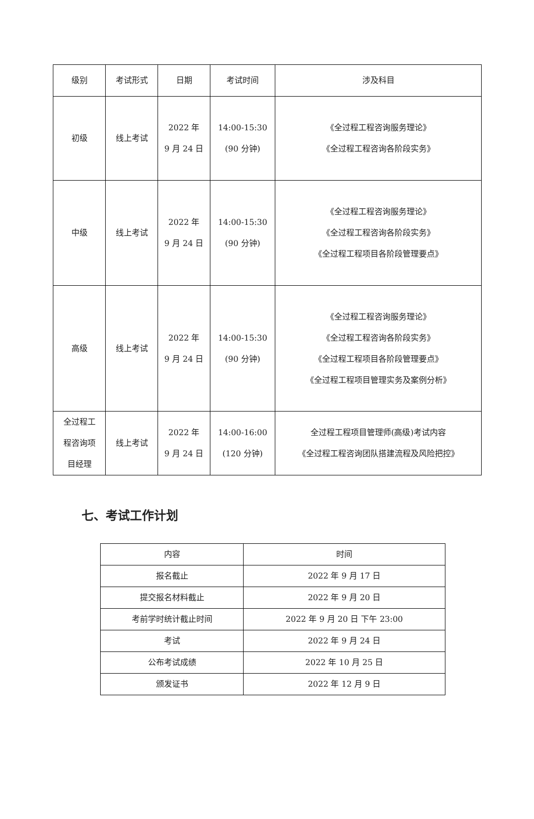| 级别 | 考试形式 | 日期 | 考试时间 | 涉及科目 |
| --- | --- | --- | --- | --- |
| 初级 | 线上考试 | 2022 年 9 月 24 日 | 14:00-15:30 (90 分钟) | 《全过程工程咨询服务理论》 《全过程工程咨询各阶段实务》 |
| 中级 | 线上考试 | 2022 年 9 月 24 日 | 14:00-15:30 (90 分钟) | 《全过程工程咨询服务理论》 《全过程工程咨询各阶段实务》 《全过程工程项目各阶段管理要点》 |
| 高级 | 线上考试 | 2022 年 9 月 24 日 | 14:00-15:30 (90 分钟) | 《全过程工程咨询服务理论》 《全过程工程咨询各阶段实务》 《全过程工程项目各阶段管理要点》 《全过程工程项目管理实务及案例分析》 |
| 全过程工 程咨询项 目经理 | 线上考试 | 2022 年 9 月 24 日 | 14:00-16:00 (120 分钟) | 全过程工程项目管理师(高级)考试内容 《全过程工程咨询团队搭建流程及风险把控》 |
七、考试工作计划
| 内容 | 时间 |
| --- | --- |
| 报名截止 | 2022 年 9 月 17 日 |
| 提交报名材料截止 | 2022 年 9 月 20 日 |
| 考前学时统计截止时间 | 2022 年 9 月 20 日 下午 23:00 |
| 考试 | 2022 年 9 月 24 日 |
| 公布考试成绩 | 2022 年 10 月 25 日 |
| 颁发证书 | 2022 年 12 月 9 日 |